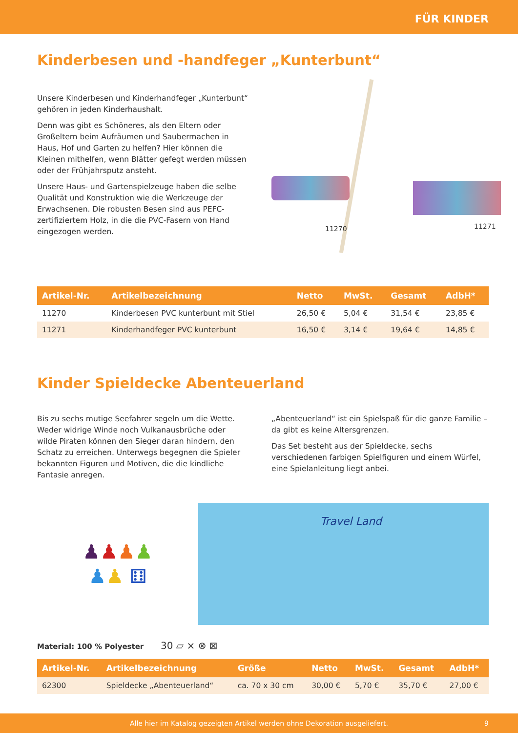FÜR KINDER
Kinderbesen und -handfeger „Kunterbunt“
Unsere Kinderbesen und Kinderhandfeger „Kunterbunt“ gehören in jeden Kinderhaushalt.
Denn was gibt es Schöneres, als den Eltern oder Großeltern beim Aufräumen und Saubermachen in Haus, Hof und Garten zu helfen? Hier können die Kleinen mithelfen, wenn Blätter gefegt werden müssen oder der Frühjahrsputz ansteht.
Unsere Haus- und Gartenspielzeuge haben die selbe Qualität und Konstruktion wie die Werkzeuge der Erwachsenen. Die robusten Besen sind aus PEFC-zertifiziertem Holz, in die die PVC-Fasern von Hand eingezogen werden.
11270 11271
| Artikel-Nr. | Artikelbezeichnung | Netto | MwSt. | Gesamt | AdbH* |
| --- | --- | --- | --- | --- | --- |
| 11270 | Kinderbesen PVC kunterbunt mit Stiel | 26,50 € | 5,04 € | 31,54 € | 23,85 € |
| 11271 | Kinderhandfeger PVC kunterbunt | 16,50 € | 3,14 € | 19,64 € | 14,85 € |
Kinder Spieldecke Abenteuerland
Bis zu sechs mutige Seefahrer segeln um die Wette. Weder widrige Winde noch Vulkanausbrüche oder wilde Piraten können den Sieger daran hindern, den Schatz zu erreichen. Unterwegs begegnen die Spieler bekannten Figuren und Motiven, die die kindliche Fantasie anregen.
„Abenteuerland“ ist ein Spielspaß für die ganze Familie – da gibt es keine Altersgrenzen.
Das Set besteht aus der Spieldecke, sechs verschiedenen farbigen Spielfiguren und einem Würfel, eine Spielanleitung liegt anbei.
♟♟♟♟
♟♟ ⚅
Travel Land
Material: 100 % Polyester 30 ⏥ ⨯ ⊗ ⊠
| Artikel-Nr. | Artikelbezeichnung | Größe | Netto | MwSt. | Gesamt | AdbH* |
| --- | --- | --- | --- | --- | --- | --- |
| 62300 | Spieldecke „Abenteuerland“ | ca. 70 x 30 cm | 30,00 € | 5,70 € | 35,70 € | 27,00 € |
Alle hier im Katalog gezeigten Artikel werden ohne Dekoration ausgeliefert. 9